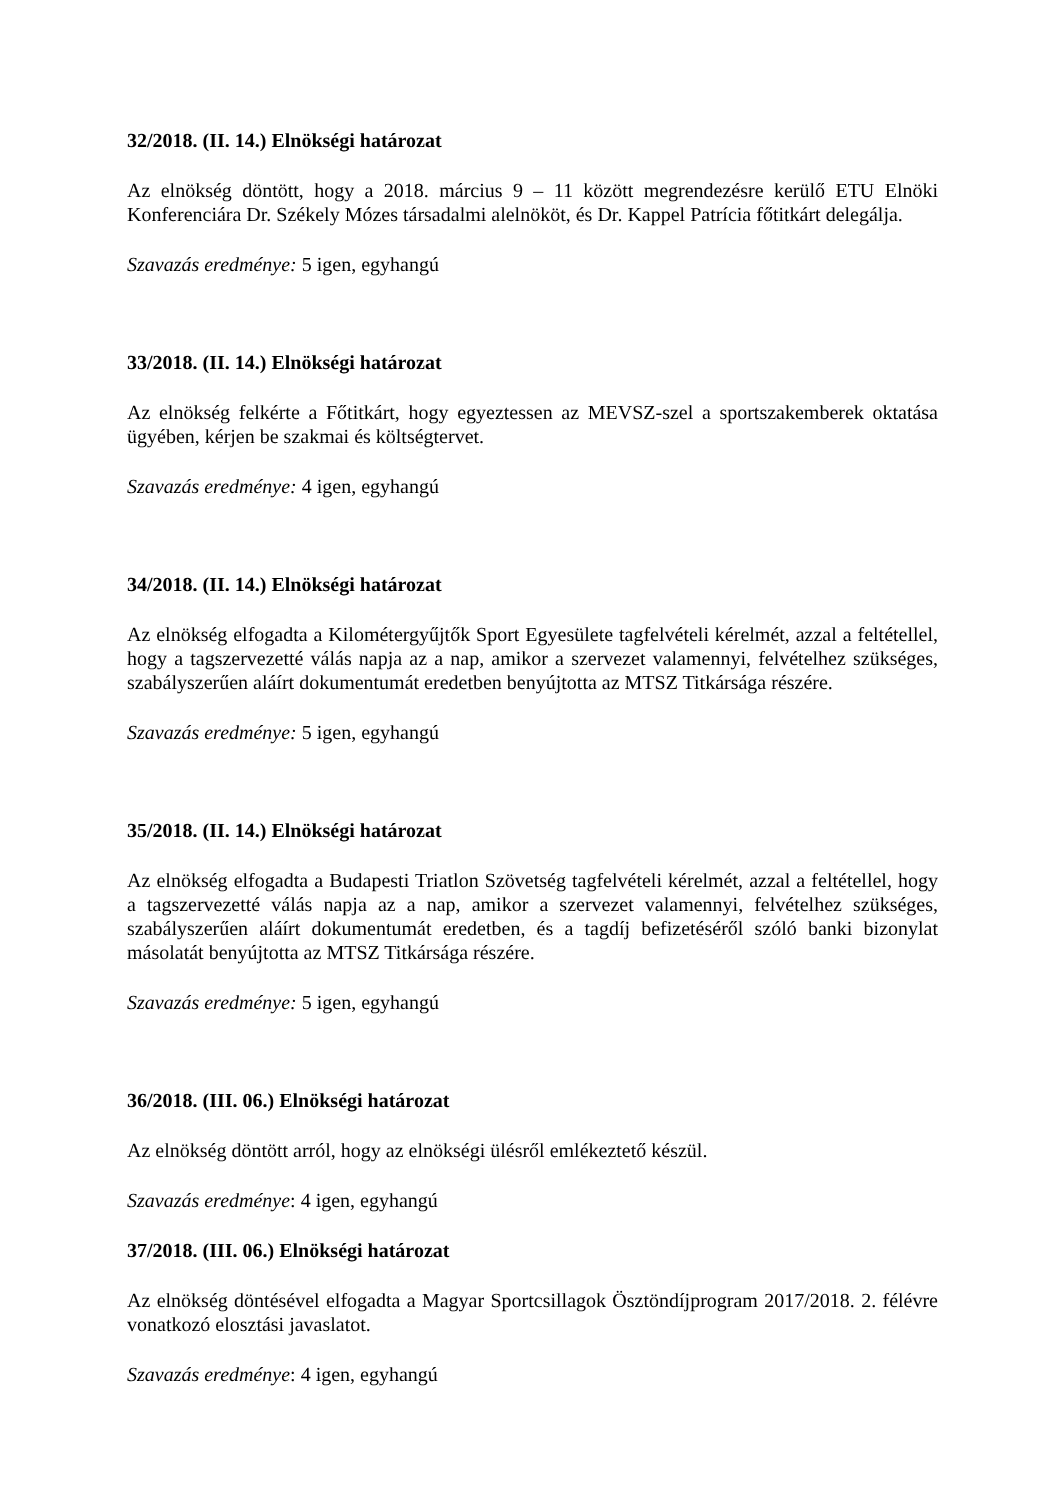32/2018. (II. 14.) Elnökségi határozat
Az elnökség döntött, hogy a 2018. március 9 – 11 között megrendezésre kerülő ETU Elnöki Konferenciára Dr. Székely Mózes társadalmi alelnököt, és Dr. Kappel Patrícia főtitkárt delegálja.
Szavazás eredménye: 5 igen, egyhangú
33/2018. (II. 14.) Elnökségi határozat
Az elnökség felkérte a Főtitkárt, hogy egyeztessen az MEVSZ-szel a sportszakemberek oktatása ügyében, kérjen be szakmai és költségtervet.
Szavazás eredménye: 4 igen, egyhangú
34/2018. (II. 14.) Elnökségi határozat
Az elnökség elfogadta a Kilométergyűjtők Sport Egyesülete tagfelvételi kérelmét, azzal a feltétellel, hogy a tagszervezetté válás napja az a nap, amikor a szervezet valamennyi, felvételhez szükséges, szabályszerűen aláírt dokumentumát eredetben benyújtotta az MTSZ Titkársága részére.
Szavazás eredménye: 5 igen, egyhangú
35/2018. (II. 14.) Elnökségi határozat
Az elnökség elfogadta a Budapesti Triatlon Szövetség tagfelvételi kérelmét, azzal a feltétellel, hogy a tagszervezetté válás napja az a nap, amikor a szervezet valamennyi, felvételhez szükséges, szabályszerűen aláírt dokumentumát eredetben, és a tagdíj befizetéséről szóló banki bizonylat másolatát benyújtotta az MTSZ Titkársága részére.
Szavazás eredménye: 5 igen, egyhangú
36/2018. (III. 06.) Elnökségi határozat
Az elnökség döntött arról, hogy az elnökségi ülésről emlékeztető készül.
Szavazás eredménye: 4 igen, egyhangú
37/2018. (III. 06.) Elnökségi határozat
Az elnökség döntésével elfogadta a Magyar Sportcsillagok Ösztöndíjprogram 2017/2018. 2. félévre vonatkozó elosztási javaslatot.
Szavazás eredménye: 4 igen, egyhangú